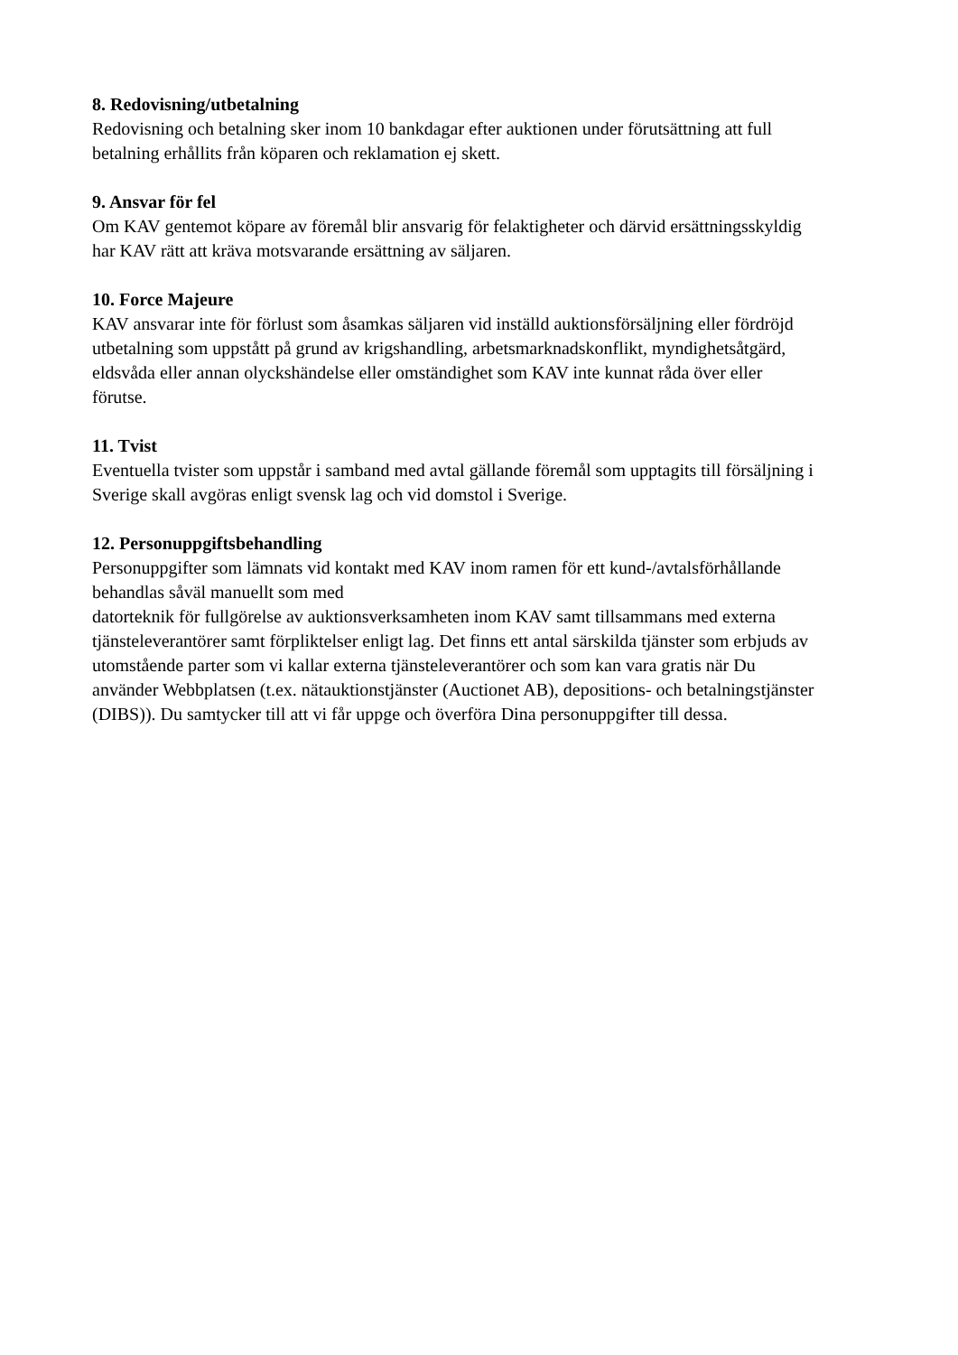8. Redovisning/utbetalning
Redovisning och betalning sker inom 10 bankdagar efter auktionen under förutsättning att full
betalning erhållits från köparen och reklamation ej skett.
9. Ansvar för fel
Om KAV gentemot köpare av föremål blir ansvarig för felaktigheter och därvid ersättningsskyldig
har KAV rätt att kräva motsvarande ersättning av säljaren.
10. Force Majeure
KAV ansvarar inte för förlust som åsamkas säljaren vid inställd auktionsförsäljning eller fördröjd
utbetalning som uppstått på grund av krigshandling, arbetsmarknadskonflikt, myndighetsåtgärd,
eldsvåda eller annan olyckshändelse eller omständighet som KAV inte kunnat råda över eller
förutse.
11. Tvist
Eventuella tvister som uppstår i samband med avtal gällande föremål som upptagits till försäljning i
Sverige skall avgöras enligt svensk lag och vid domstol i Sverige.
12. Personuppgiftsbehandling
Personuppgifter som lämnats vid kontakt med KAV inom ramen för ett kund-/avtalsförhållande
behandlas såväl manuellt som med
datorteknik för fullgörelse av auktionsverksamheten inom KAV samt tillsammans med externa
tjänsteleverantörer samt förpliktelser enligt lag. Det finns ett antal särskilda tjänster som erbjuds av
utomstående parter som vi kallar externa tjänsteleverantörer och som kan vara gratis när Du
använder Webbplatsen (t.ex. nätauktionstjänster (Auctionet AB), depositions- och betalningstjänster
(DIBS)). Du samtycker till att vi får uppge och överföra Dina personuppgifter till dessa.